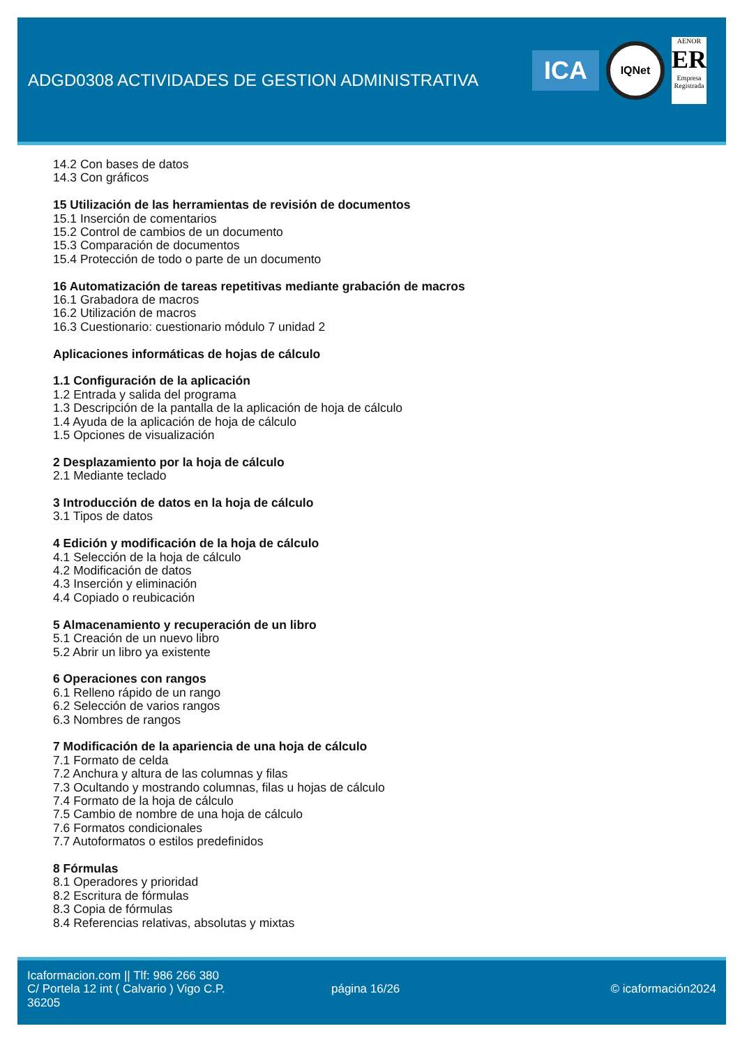ADGD0308 ACTIVIDADES DE GESTION ADMINISTRATIVA
ICA
IQNet
AENOR
ER
Empresa Registrada
14.2 Con bases de datos
14.3 Con gráficos
15 Utilización de las herramientas de revisión de documentos
15.1 Inserción de comentarios
15.2 Control de cambios de un documento
15.3 Comparación de documentos
15.4 Protección de todo o parte de un documento
16 Automatización de tareas repetitivas mediante grabación de macros
16.1 Grabadora de macros
16.2 Utilización de macros
16.3 Cuestionario: cuestionario módulo 7 unidad 2
Aplicaciones informáticas de hojas de cálculo
1.1 Configuración de la aplicación
1.2 Entrada y salida del programa
1.3 Descripción de la pantalla de la aplicación de hoja de cálculo
1.4 Ayuda de la aplicación de hoja de cálculo
1.5 Opciones de visualización
2 Desplazamiento por la hoja de cálculo
2.1 Mediante teclado
3 Introducción de datos en la hoja de cálculo
3.1 Tipos de datos
4 Edición y modificación de la hoja de cálculo
4.1 Selección de la hoja de cálculo
4.2 Modificación de datos
4.3 Inserción y eliminación
4.4 Copiado o reubicación
5 Almacenamiento y recuperación de un libro
5.1 Creación de un nuevo libro
5.2 Abrir un libro ya existente
6 Operaciones con rangos
6.1 Relleno rápido de un rango
6.2 Selección de varios rangos
6.3 Nombres de rangos
7 Modificación de la apariencia de una hoja de cálculo
7.1 Formato de celda
7.2 Anchura y altura de las columnas y filas
7.3 Ocultando y mostrando columnas, filas u hojas de cálculo
7.4 Formato de la hoja de cálculo
7.5 Cambio de nombre de una hoja de cálculo
7.6 Formatos condicionales
7.7 Autoformatos o estilos predefinidos
8 Fórmulas
8.1 Operadores y prioridad
8.2 Escritura de fórmulas
8.3 Copia de fórmulas
8.4 Referencias relativas, absolutas y mixtas
Icaformacion.com || Tlf: 986 266 380
C/ Portela 12 int ( Calvario ) Vigo C.P. 36205
página 16/26 © icaformación2024